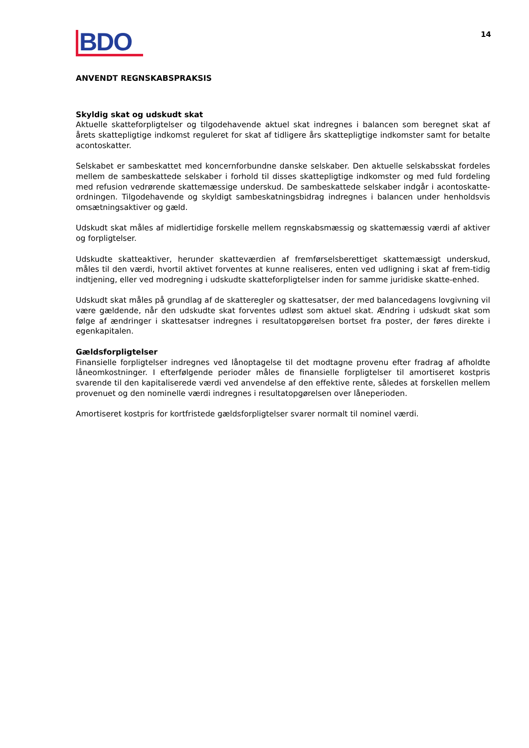BDO
14
ANVENDT REGNSKABSPRAKSIS
Skyldig skat og udskudt skat
Aktuelle skatteforpligtelser og tilgodehavende aktuel skat indregnes i balancen som beregnet skat af årets skattepligtige indkomst reguleret for skat af tidligere års skattepligtige indkomster samt for betalte acontoskatter.
Selskabet er sambeskattet med koncernforbundne danske selskaber. Den aktuelle selskabsskat fordeles mellem de sambeskattede selskaber i forhold til disses skattepligtige indkomster og med fuld fordeling med refusion vedrørende skattemæssige underskud. De sambeskattede selskaber indgår i acontoskatte-ordningen. Tilgodehavende og skyldigt sambeskatningsbidrag indregnes i balancen under henholdsvis omsætningsaktiver og gæld.
Udskudt skat måles af midlertidige forskelle mellem regnskabsmæssig og skattemæssig værdi af aktiver og forpligtelser.
Udskudte skatteaktiver, herunder skatteværdien af fremførselsberettiget skattemæssigt underskud, måles til den værdi, hvortil aktivet forventes at kunne realiseres, enten ved udligning i skat af frem-tidig indtjening, eller ved modregning i udskudte skatteforpligtelser inden for samme juridiske skatte-enhed.
Udskudt skat måles på grundlag af de skatteregler og skattesatser, der med balancedagens lovgivning vil være gældende, når den udskudte skat forventes udløst som aktuel skat. Ændring i udskudt skat som følge af ændringer i skattesatser indregnes i resultatopgørelsen bortset fra poster, der føres direkte i egenkapitalen.
Gældsforpligtelser
Finansielle forpligtelser indregnes ved lånoptagelse til det modtagne provenu efter fradrag af afholdte låneomkostninger. I efterfølgende perioder måles de finansielle forpligtelser til amortiseret kostpris svarende til den kapitaliserede værdi ved anvendelse af den effektive rente, således at forskellen mellem provenuet og den nominelle værdi indregnes i resultatopgørelsen over låneperioden.
Amortiseret kostpris for kortfristede gældsforpligtelser svarer normalt til nominel værdi.